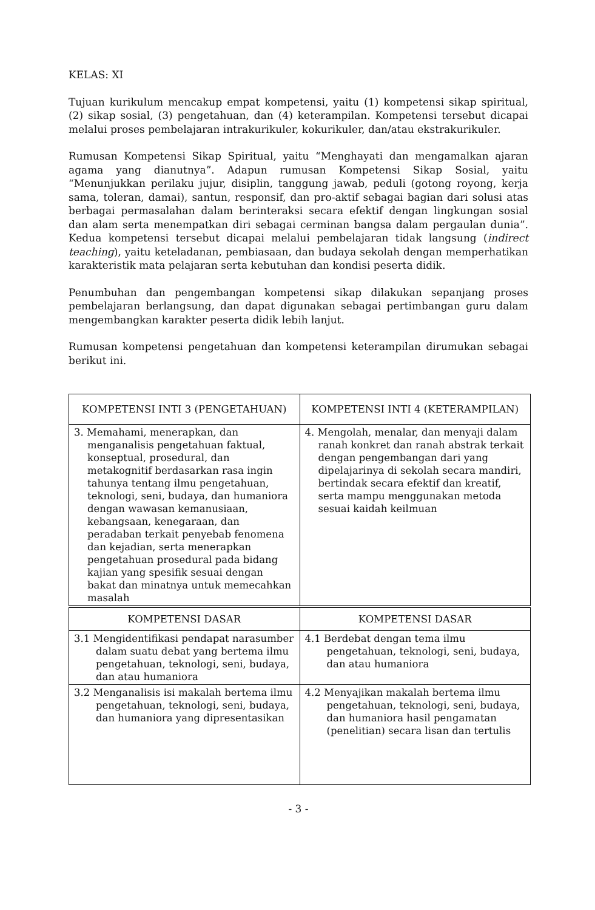KELAS: XI
Tujuan kurikulum mencakup empat kompetensi, yaitu (1) kompetensi sikap spiritual, (2) sikap sosial, (3) pengetahuan, dan (4) keterampilan. Kompetensi tersebut dicapai melalui proses pembelajaran intrakurikuler, kokurikuler, dan/atau ekstrakurikuler.
Rumusan Kompetensi Sikap Spiritual, yaitu “Menghayati dan mengamalkan ajaran agama yang dianutnya”. Adapun rumusan Kompetensi Sikap Sosial, yaitu “Menunjukkan perilaku jujur, disiplin, tanggung jawab, peduli (gotong royong, kerja sama, toleran, damai), santun, responsif, dan pro-aktif sebagai bagian dari solusi atas berbagai permasalahan dalam berinteraksi secara efektif dengan lingkungan sosial dan alam serta menempatkan diri sebagai cerminan bangsa dalam pergaulan dunia”. Kedua kompetensi tersebut dicapai melalui pembelajaran tidak langsung (indirect teaching), yaitu keteladanan, pembiasaan, dan budaya sekolah dengan memperhatikan karakteristik mata pelajaran serta kebutuhan dan kondisi peserta didik.
Penumbuhan dan pengembangan kompetensi sikap dilakukan sepanjang proses pembelajaran berlangsung, dan dapat digunakan sebagai pertimbangan guru dalam mengembangkan karakter peserta didik lebih lanjut.
Rumusan kompetensi pengetahuan dan kompetensi keterampilan dirumukan sebagai berikut ini.
| KOMPETENSI INTI 3 (PENGETAHUAN) | KOMPETENSI INTI 4 (KETERAMPILAN) |
| --- | --- |
| 3. Memahami, menerapkan, dan menganalisis pengetahuan faktual, konseptual, prosedural, dan metakognitif berdasarkan rasa ingin tahunya tentang ilmu pengetahuan, teknologi, seni, budaya, dan humaniora dengan wawasan kemanusiaan, kebangsaan, kenegaraan, dan peradaban terkait penyebab fenomena dan kejadian, serta menerapkan pengetahuan prosedural pada bidang kajian yang spesifik sesuai dengan bakat dan minatnya untuk memecahkan masalah | 4. Mengolah, menalar, dan menyaji dalam ranah konkret dan ranah abstrak terkait dengan pengembangan dari yang dipelajarinya di sekolah secara mandiri, bertindak secara efektif dan kreatif, serta mampu menggunakan metoda sesuai kaidah keilmuan |
| KOMPETENSI DASAR | KOMPETENSI DASAR |
| 3.1 Mengidentifikasi pendapat narasumber dalam suatu debat yang bertema ilmu pengetahuan, teknologi, seni, budaya, dan atau humaniora | 4.1 Berdebat dengan tema ilmu pengetahuan, teknologi, seni, budaya, dan atau humaniora |
| 3.2 Menganalisis isi makalah bertema ilmu pengetahuan, teknologi, seni, budaya, dan humaniora yang dipresentasikan | 4.2 Menyajikan makalah bertema ilmu pengetahuan, teknologi, seni, budaya, dan humaniora hasil pengamatan (penelitian) secara lisan dan tertulis |
- 3 -